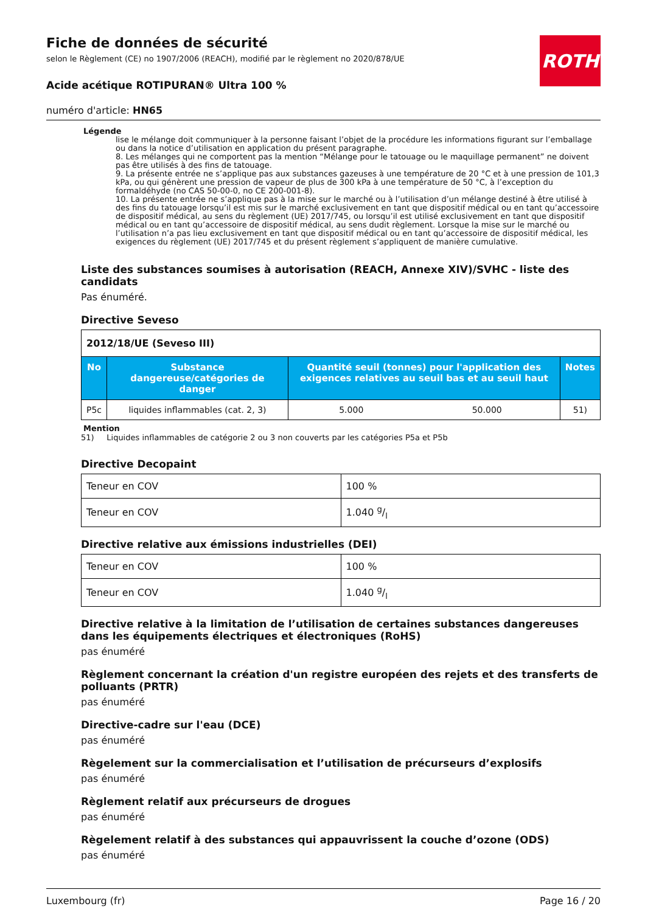ROTH
Fiche de données de sécurité
selon le Règlement (CE) no 1907/2006 (REACH), modifié par le règlement no 2020/878/UE
Acide acétique ROTIPURAN® Ultra 100 %
numéro d'article: HN65
Légende
lise le mélange doit communiquer à la personne faisant l’objet de la procédure les informations figurant sur l’emballage ou dans la notice d’utilisation en application du présent paragraphe.
8. Les mélanges qui ne comportent pas la mention “Mélange pour le tatouage ou le maquillage permanent” ne doivent pas être utilisés à des fins de tatouage.
9. La présente entrée ne s’applique pas aux substances gazeuses à une température de 20 °C et à une pression de 101,3 kPa, ou qui génèrent une pression de vapeur de plus de 300 kPa à une température de 50 °C, à l’exception du formaldéhyde (no CAS 50-00-0, no CE 200-001-8).
10. La présente entrée ne s’applique pas à la mise sur le marché ou à l’utilisation d’un mélange destiné à être utilisé à des fins du tatouage lorsqu’il est mis sur le marché exclusivement en tant que dispositif médical ou en tant qu’accessoire de dispositif médical, au sens du règlement (UE) 2017/745, ou lorsqu’il est utilisé exclusivement en tant que dispositif médical ou en tant qu’accessoire de dispositif médical, au sens dudit règlement. Lorsque la mise sur le marché ou l’utilisation n’a pas lieu exclusivement en tant que dispositif médical ou en tant qu’accessoire de dispositif médical, les exigences du règlement (UE) 2017/745 et du présent règlement s’appliquent de manière cumulative.
Liste des substances soumises à autorisation (REACH, Annexe XIV)/SVHC - liste des candidats
Pas énuméré.
Directive Seveso
| 2012/18/UE (Seveso III) | | | | |
| No | Substance dangereuse/catégories de danger | Quantité seuil (tonnes) pour l'application des exigences relatives au seuil bas et au seuil haut | | Notes |
| P5c | liquides inflammables (cat. 2, 3) | 5.000 | 50.000 | 51) |
Mention
51) Liquides inflammables de catégorie 2 ou 3 non couverts par les catégories P5a et P5b
Directive Decopaint
| Teneur en COV | 100 % |
| Teneur en COV | 1.040 g/l |
Directive relative aux émissions industrielles (DEI)
| Teneur en COV | 100 % |
| Teneur en COV | 1.040 g/l |
Directive relative à la limitation de l’utilisation de certaines substances dangereuses dans les équipements électriques et électroniques (RoHS)
pas énuméré
Règlement concernant la création d'un registre européen des rejets et des transferts de polluants (PRTR)
pas énuméré
Directive-cadre sur l'eau (DCE)
pas énuméré
Règelement sur la commercialisation et l’utilisation de précurseurs d’explosifs
pas énuméré
Règlement relatif aux précurseurs de drogues
pas énuméré
Règelement relatif à des substances qui appauvrissent la couche d’ozone (ODS)
pas énuméré
Luxembourg (fr) Page 16 / 20